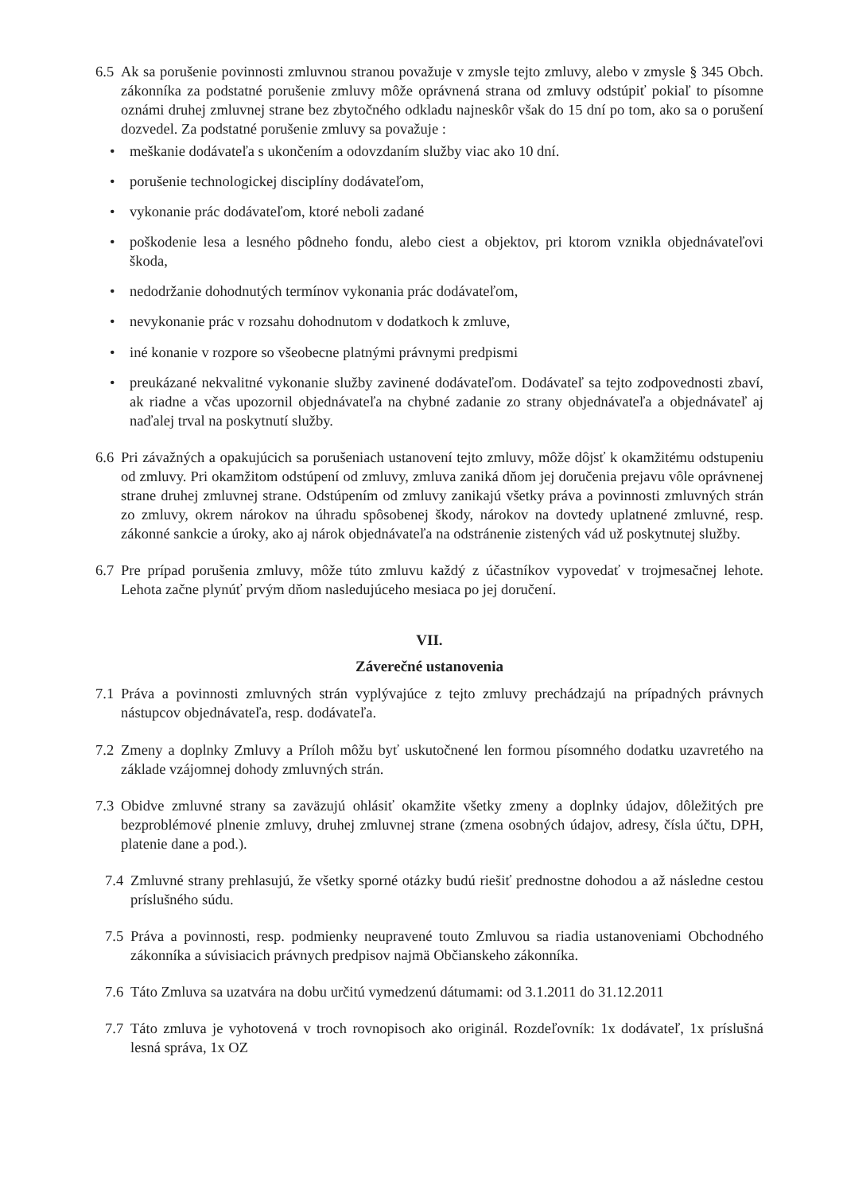6.5
Ak sa porušenie povinnosti zmluvnou stranou považuje v zmysle tejto zmluvy, alebo v zmysle § 345 Obch. zákonníka za podstatné porušenie zmluvy môže oprávnená strana od zmluvy odstúpiť pokiaľ to písomne oznámi druhej zmluvnej strane bez zbytočného odkladu najneskôr však do 15 dní po tom, ako sa o porušení dozvedel. Za podstatné porušenie zmluvy sa považuje :
• meškanie dodávateľa s ukončením a odovzdaním služby viac ako 10 dní.
• porušenie technologickej disciplíny dodávateľom,
• vykonanie prác dodávateľom, ktoré neboli zadané
• poškodenie lesa a lesného pôdneho fondu, alebo ciest a objektov, pri ktorom vznikla objednávateľovi škoda,
• nedodržanie dohodnutých termínov vykonania prác dodávateľom,
• nevykonanie prác v rozsahu dohodnutom v dodatkoch k zmluve,
• iné konanie v rozpore so všeobecne platnými právnymi predpismi
• preukázané nekvalitné vykonanie služby zavinené dodávateľom. Dodávateľ sa tejto zodpovednosti zbaví, ak riadne a včas upozornil objednávateľa na chybné zadanie zo strany objednávateľa a objednávateľ aj naďalej trval na poskytnutí služby.
6.6
Pri závažných a opakujúcich sa porušeniach ustanovení tejto zmluvy, môže dôjsť k okamžitému odstupeniu od zmluvy. Pri okamžitom odstúpení od zmluvy, zmluva zaniká dňom jej doručenia prejavu vôle oprávnenej strane druhej zmluvnej strane. Odstúpením od zmluvy zanikajú všetky práva a povinnosti zmluvných strán zo zmluvy, okrem nárokov na úhradu spôsobenej škody, nárokov na dovtedy uplatnené zmluvné, resp. zákonné sankcie a úroky, ako aj nárok objednávateľa na odstránenie zistených vád už poskytnutej služby.
6.7
Pre prípad porušenia zmluvy, môže túto zmluvu každý z účastníkov vypovedať v trojmesačnej lehote. Lehota začne plynúť prvým dňom nasledujúceho mesiaca po jej doručení.
VII.
Záverečné ustanovenia
7.1
Práva a povinnosti zmluvných strán vyplývajúce z tejto zmluvy prechádzajú na prípadných právnych nástupcov objednávateľa, resp. dodávateľa.
7.2
Zmeny a doplnky Zmluvy a Príloh môžu byť uskutočnené len formou písomného dodatku uzavretého na základe vzájomnej dohody zmluvných strán.
7.3
Obidve zmluvné strany sa zaväzujú ohlásiť okamžite všetky zmeny a doplnky údajov, dôležitých pre bezproblémové plnenie zmluvy, druhej zmluvnej strane (zmena osobných údajov, adresy, čísla účtu, DPH, platenie dane a pod.).
7.4
Zmluvné strany prehlasujú, že všetky sporné otázky budú riešiť prednostne dohodou a až následne cestou príslušného súdu.
7.5
Práva a povinnosti, resp. podmienky neupravené touto Zmluvou sa riadia ustanoveniami Obchodného zákonníka a súvisiacich právnych predpisov najmä Občianskeho zákonníka.
7.6
Táto Zmluva sa uzatvára na dobu určitú vymedzenú dátumami: od 3.1.2011 do 31.12.2011
7.7
Táto zmluva je vyhotovená v troch rovnopisoch ako originál. Rozdeľovník: 1x dodávateľ, 1x príslušná lesná správa, 1x OZ